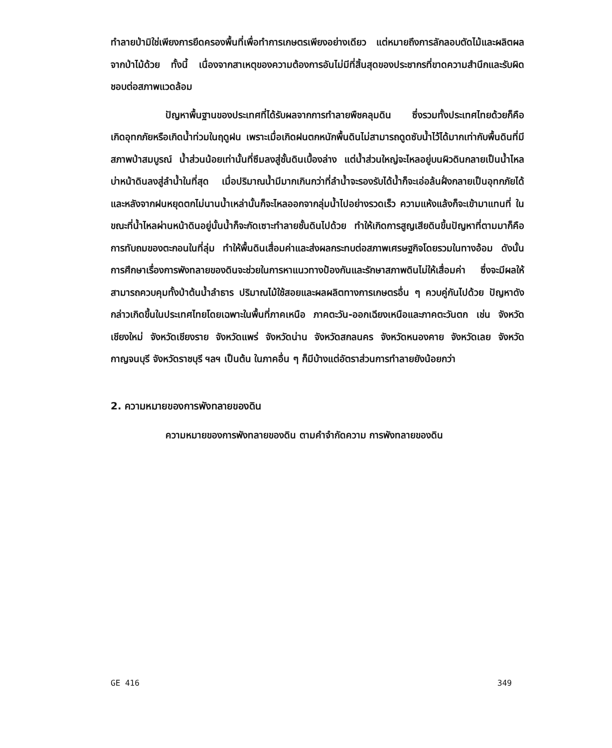ทำลายป่ามิใช่เพียงการยึดครองพื้นที่เพื่อทำการเกษตรเพียงอย่างเดียว แต่หมายถึงการลักลอบตัดไม้และผลิตผลจากป่าไม้ด้วย ทั้งนี้ เนื่องจากสาเหตุของความต้องการอันไม่มีที่สิ้นสุดของประชากรที่ขาดความสำนึกและรับผิดชอบต่อสภาพแวดล้อม
ปัญหาพื้นฐานของประเทศที่ได้รับผลจากการทำลายพืชคลุมดิน ซึ่งรวมทั้งประเทศไทยด้วยก็คือ เกิดอุทกภัยหรือเกิดน้ำท่วมในฤดูฝน เพราะเมื่อเกิดฝนตกหนักพื้นดินไม่สามารถดูดซับน้ำไว้ได้มากเท่ากับพื้นดินที่มีสภาพป่าสมบูรณ์ น้ำส่วนน้อยเท่านั้นที่ซึมลงสู่ชั้นดินเบื้องล่าง แต่น้ำส่วนใหญ่จะไหลอยู่บนผิวดินกลายเป็นน้ำไหลบ่าหน้าดินลงสู่ลำน้ำในที่สุด เมื่อปริมาณน้ำมีมากเกินกว่าที่ลำน้ำจะรองรับได้น้ำก็จะเอ่อล้นฝั่งกลายเป็นอุทกภัยได้ และหลังจากฝนหยุดตกไม่นานน้ำเหล่านั้นก็จะไหลออกจากลุ่มน้ำไปอย่างรวดเร็ว ความแห้งแล้งก็จะเข้ามาแทนที่ ในขณะที่น้ำไหลผ่านหน้าดินอยู่นั้นน้ำก็จะกัดเซาะทำลายชั้นดินไปด้วย ทำให้เกิดการสูญเสียดินขึ้นปัญหาที่ตามมาก็คือ การทับถมของตะกอนในที่ลุ่ม ทำให้พื้นดินเสื่อมค่าและส่งผลกระทบต่อสภาพเศรษฐกิจโดยรวมในทางอ้อม ดังนั้น การศึกษาเรื่องการพังทลายของดินจะช่วยในการหาแนวทางป้องกันและรักษาสภาพดินไม่ให้เสื่อมค่า ซึ่งจะมีผลให้สามารถควบคุมทั้งป่าต้นน้ำลำธาร ปริมาณไม้ใช้สอยและผลผลิตทางการเกษตรอื่น ๆ ควบคู่กันไปด้วย ปัญหาดังกล่าวเกิดขึ้นในประเทศไทยโดยเฉพาะในพื้นที่ภาคเหนือ ภาคตะวัน-ออกเฉียงเหนือและภาคตะวันตก เช่น จังหวัดเชียงใหม่ จังหวัดเชียงราย จังหวัดแพร่ จังหวัดน่าน จังหวัดสกลนคร จังหวัดหนองคาย จังหวัดเลย จังหวัดกาญจนบุรี จังหวัดราชบุรี ฯลฯ เป็นต้น ในภาคอื่น ๆ ก็มีบ้างแต่อัตราส่วนการทำลายยังน้อยกว่า
2. ความหมายของการพังทลายของดิน
ความหมายของการพังทลายของดิน ตามคำจำกัดความ การพังทลายของดิน
GE 416 349